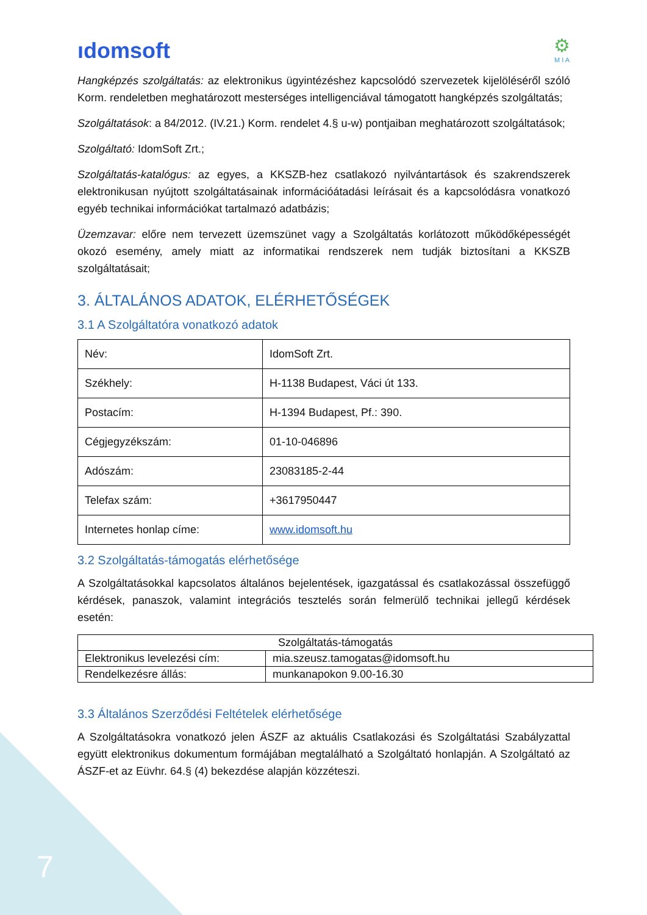ıdomsoft
⚙
M I A
Hangképzés szolgáltatás: az elektronikus ügyintézéshez kapcsolódó szervezetek kijelöléséről szóló Korm. rendeletben meghatározott mesterséges intelligenciával támogatott hangképzés szolgáltatás;
Szolgáltatások: a 84/2012. (IV.21.) Korm. rendelet 4.§ u-w) pontjaiban meghatározott szolgáltatások;
Szolgáltató: IdomSoft Zrt.;
Szolgáltatás-katalógus: az egyes, a KKSZB-hez csatlakozó nyilvántartások és szakrendszerek elektronikusan nyújtott szolgáltatásainak információátadási leírásait és a kapcsolódásra vonatkozó egyéb technikai információkat tartalmazó adatbázis;
Üzemzavar: előre nem tervezett üzemszünet vagy a Szolgáltatás korlátozott működőképességét okozó esemény, amely miatt az informatikai rendszerek nem tudják biztosítani a KKSZB szolgáltatásait;
3. ÁLTALÁNOS ADATOK, ELÉRHETŐSÉGEK
3.1 A Szolgáltatóra vonatkozó adatok
| Név: | IdomSoft Zrt. |
| Székhely: | H-1138 Budapest, Váci út 133. |
| Postacím: | H-1394 Budapest, Pf.: 390. |
| Cégjegyzékszám: | 01-10-046896 |
| Adószám: | 23083185-2-44 |
| Telefax szám: | +3617950447 |
| Internetes honlap címe: | www.idomsoft.hu |
3.2 Szolgáltatás-támogatás elérhetősége
A Szolgáltatásokkal kapcsolatos általános bejelentések, igazgatással és csatlakozással összefüggő kérdések, panaszok, valamint integrációs tesztelés során felmerülő technikai jellegű kérdések esetén:
| Szolgáltatás-támogatás | |
| Elektronikus levelezési cím: | mia.szeusz.tamogatas@idomsoft.hu |
| Rendelkezésre állás: | munkanapokon 9.00-16.30 |
3.3 Általános Szerződési Feltételek elérhetősége
A Szolgáltatásokra vonatkozó jelen ÁSZF az aktuális Csatlakozási és Szolgáltatási Szabályzattal együtt elektronikus dokumentum formájában megtalálható a Szolgáltató honlapján. A Szolgáltató az ÁSZF-et az Eüvhr. 64.§ (4) bekezdése alapján közzéteszi.
7